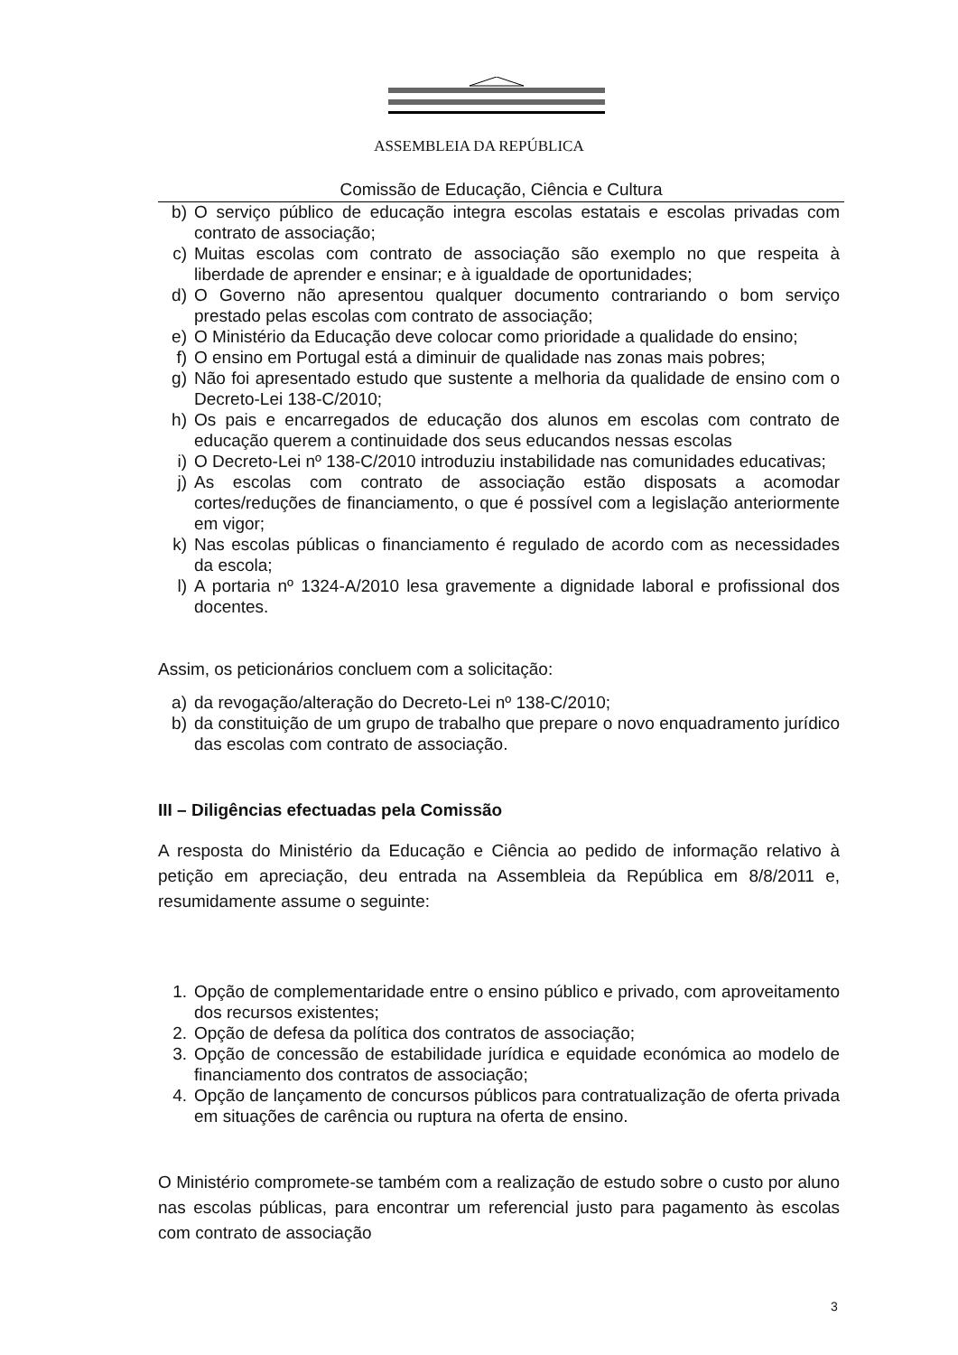ASSEMBLEIA DA REPÚBLICA
Comissão de Educação, Ciência e Cultura
b) O serviço público de educação integra escolas estatais e escolas privadas com contrato de associação;
c) Muitas escolas com contrato de associação são exemplo no que respeita à liberdade de aprender e ensinar; e à igualdade de oportunidades;
d) O Governo não apresentou qualquer documento contrariando o bom serviço prestado pelas escolas com contrato de associação;
e) O Ministério da Educação deve colocar como prioridade a qualidade do ensino;
f) O ensino em Portugal está a diminuir de qualidade nas zonas mais pobres;
g) Não foi apresentado estudo que sustente a melhoria da qualidade de ensino com o Decreto-Lei 138-C/2010;
h) Os pais e encarregados de educação dos alunos em escolas com contrato de educação querem a continuidade dos seus educandos nessas escolas
i) O Decreto-Lei nº 138-C/2010 introduziu instabilidade nas comunidades educativas;
j) As escolas com contrato de associação estão disposats a acomodar cortes/reduções de financiamento, o que é possível com a legislação anteriormente em vigor;
k) Nas escolas públicas o financiamento é regulado de acordo com as necessidades da escola;
l) A portaria nº 1324-A/2010 lesa gravemente a dignidade laboral e profissional dos docentes.
Assim, os peticionários concluem com a solicitação:
a) da revogação/alteração do Decreto-Lei nº 138-C/2010;
b) da constituição de um grupo de trabalho que prepare o novo enquadramento jurídico das escolas com contrato de associação.
III – Diligências efectuadas pela Comissão
A resposta do Ministério da Educação e Ciência ao pedido de informação relativo à petição em apreciação, deu entrada na Assembleia da República em 8/8/2011 e, resumidamente assume o seguinte:
1. Opção de complementaridade entre o ensino público e privado, com aproveitamento dos recursos existentes;
2. Opção de defesa da política dos contratos de associação;
3. Opção de concessão de estabilidade jurídica e equidade económica ao modelo de financiamento dos contratos de associação;
4. Opção de lançamento de concursos públicos para contratualização de oferta privada em situações de carência ou ruptura na oferta de ensino.
O Ministério compromete-se também com a realização de estudo sobre o custo por aluno nas escolas públicas, para encontrar um referencial justo para pagamento às escolas com contrato de associação
3